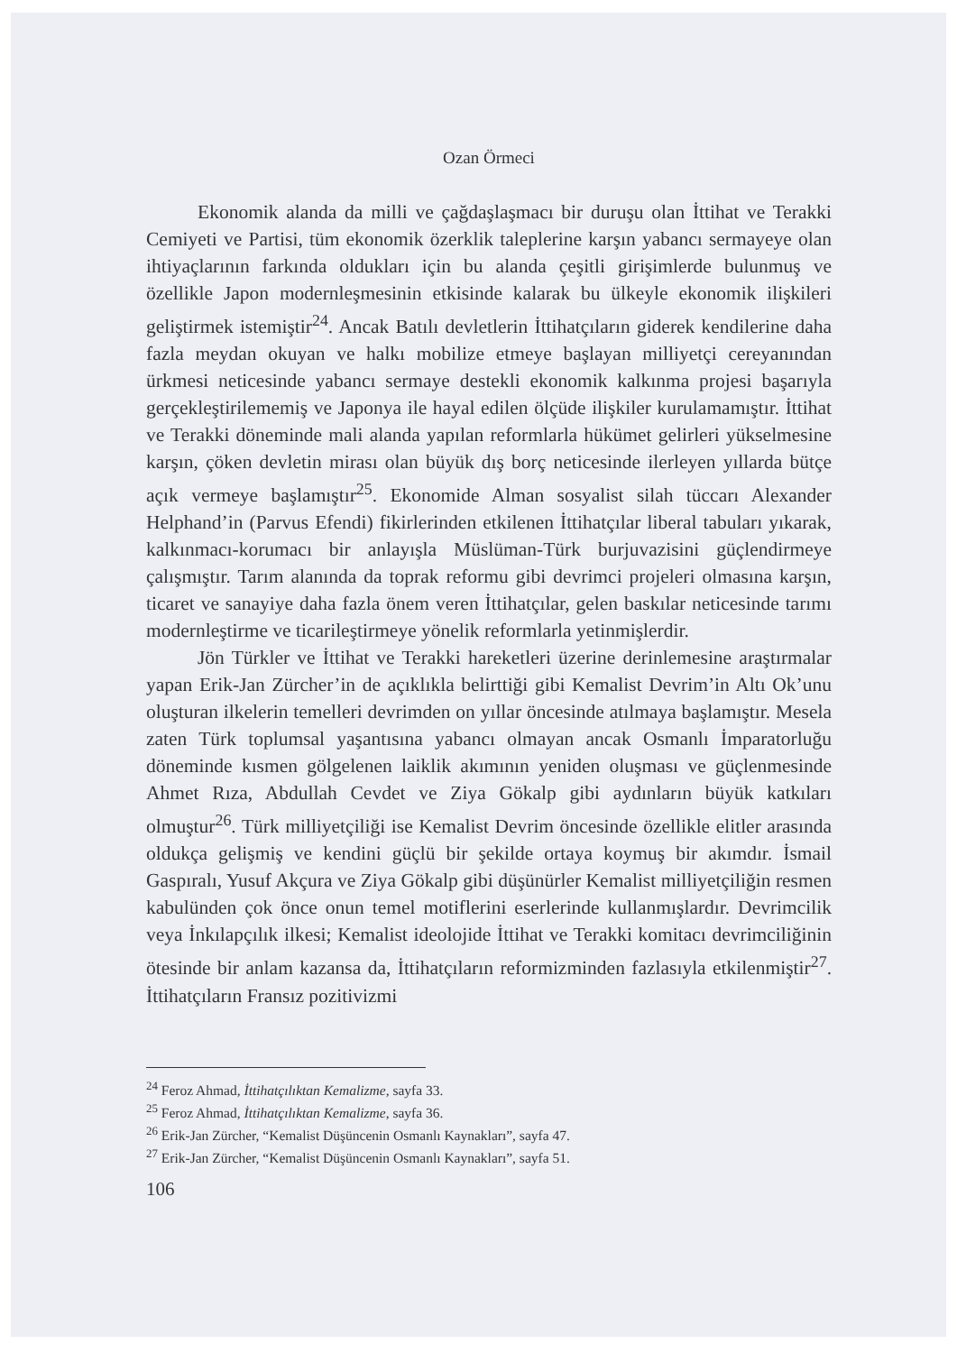Ozan Örmeci
Ekonomik alanda da milli ve çağdaşlaşmacı bir duruşu olan İttihat ve Terakki Cemiyeti ve Partisi, tüm ekonomik özerklik taleplerine karşın yabancı sermayeye olan ihtiyaçlarının farkında oldukları için bu alanda çeşitli girişimlerde bulunmuş ve özellikle Japon modernleşmesinin etkisinde kalarak bu ülkeyle ekonomik ilişkileri geliştirmek istemiştir<sup>24</sup>. Ancak Batılı devletlerin İttihatçıların giderek kendilerine daha fazla meydan okuyan ve halkı mobilize etmeye başlayan milliyetçi cereyanından ürkmesi neticesinde yabancı sermaye destekli ekonomik kalkınma projesi başarıyla gerçekleştirilememiş ve Japonya ile hayal edilen ölçüde ilişkiler kurulamamıştır. İttihat ve Terakki döneminde mali alanda yapılan reformlarla hükümet gelirleri yükselmesine karşın, çöken devletin mirası olan büyük dış borç neticesinde ilerleyen yıllarda bütçe açık vermeye başlamıştır<sup>25</sup>. Ekonomide Alman sosyalist silah tüccarı Alexander Helphand’in (Parvus Efendi) fikirlerinden etkilenen İttihatçılar liberal tabuları yıkarak, kalkınmacı-korumacı bir anlayışla Müslüman-Türk burjuvazisini güçlendirmeye çalışmıştır. Tarım alanında da toprak reformu gibi devrimci projeleri olmasına karşın, ticaret ve sanayiye daha fazla önem veren İttihatçılar, gelen baskılar neticesinde tarımı modernleştirme ve ticarileştirmeye yönelik reformlarla yetinmişlerdir.
Jön Türkler ve İttihat ve Terakki hareketleri üzerine derinlemesine araştırmalar yapan Erik-Jan Zürcher’in de açıklıkla belirttiği gibi Kemalist Devrim’in Altı Ok’unu oluşturan ilkelerin temelleri devrimden on yıllar öncesinde atılmaya başlamıştır. Mesela zaten Türk toplumsal yaşantısına yabancı olmayan ancak Osmanlı İmparatorluğu döneminde kısmen gölgelenen laiklik akımının yeniden oluşması ve güçlenmesinde Ahmet Rıza, Abdullah Cevdet ve Ziya Gökalp gibi aydınların büyük katkıları olmuştur<sup>26</sup>. Türk milliyetçiliği ise Kemalist Devrim öncesinde özellikle elitler arasında oldukça gelişmiş ve kendini güçlü bir şekilde ortaya koymuş bir akımdır. İsmail Gaspıralı, Yusuf Akçura ve Ziya Gökalp gibi düşünürler Kemalist milliyetçiliğin resmen kabulünden çok önce onun temel motiflerini eserlerinde kullanmışlardır. Devrimcilik veya İnkılapçılık ilkesi; Kemalist ideolojide İttihat ve Terakki komitacı devrimciliğinin ötesinde bir anlam kazansa da, İttihatçıların reformizminden fazlasıyla etkilenmiştir<sup>27</sup>. İttihatçıların Fransız pozitivizmi
<sup>24</sup> Feroz Ahmad, İttihatçılıktan Kemalizme, sayfa 33.
<sup>25</sup> Feroz Ahmad, İttihatçılıktan Kemalizme, sayfa 36.
<sup>26</sup> Erik-Jan Zürcher, “Kemalist Düşüncenin Osmanlı Kaynakları”, sayfa 47.
<sup>27</sup> Erik-Jan Zürcher, “Kemalist Düşüncenin Osmanlı Kaynakları”, sayfa 51.
106